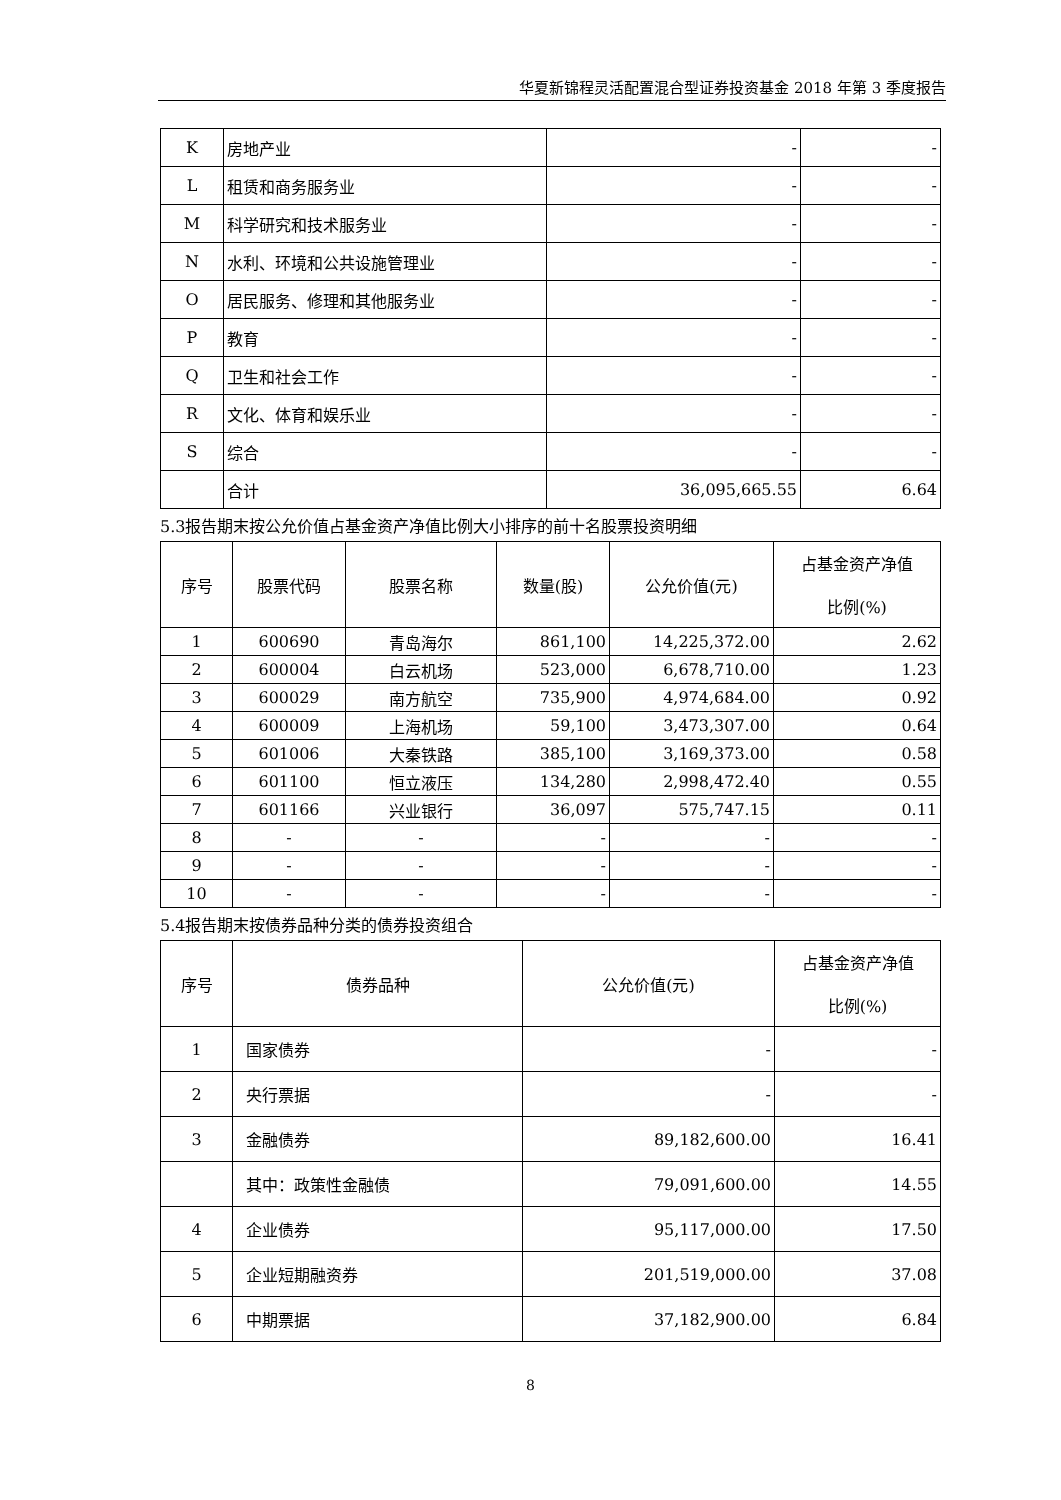华夏新锦程灵活配置混合型证券投资基金 2018 年第 3 季度报告
| K | 房地产业 | - | - |
| L | 租赁和商务服务业 | - | - |
| M | 科学研究和技术服务业 | - | - |
| N | 水利、环境和公共设施管理业 | - | - |
| O | 居民服务、修理和其他服务业 | - | - |
| P | 教育 | - | - |
| Q | 卫生和社会工作 | - | - |
| R | 文化、体育和娱乐业 | - | - |
| S | 综合 | - | - |
| | 合计 | 36,095,665.55 | 6.64 |
5.3报告期末按公允价值占基金资产净值比例大小排序的前十名股票投资明细
| 序号 | 股票代码 | 股票名称 | 数量(股) | 公允价值(元) | 占基金资产净值 比例(%) |
| --- | --- | --- | --- | --- | --- |
| 1 | 600690 | 青岛海尔 | 861,100 | 14,225,372.00 | 2.62 |
| 2 | 600004 | 白云机场 | 523,000 | 6,678,710.00 | 1.23 |
| 3 | 600029 | 南方航空 | 735,900 | 4,974,684.00 | 0.92 |
| 4 | 600009 | 上海机场 | 59,100 | 3,473,307.00 | 0.64 |
| 5 | 601006 | 大秦铁路 | 385,100 | 3,169,373.00 | 0.58 |
| 6 | 601100 | 恒立液压 | 134,280 | 2,998,472.40 | 0.55 |
| 7 | 601166 | 兴业银行 | 36,097 | 575,747.15 | 0.11 |
| 8 | - | - | - | - | - |
| 9 | - | - | - | - | - |
| 10 | - | - | - | - | - |
5.4报告期末按债券品种分类的债券投资组合
| 序号 | 债券品种 | 公允价值(元) | 占基金资产净值 比例(%) |
| --- | --- | --- | --- |
| 1 | 国家债券 | - | - |
| 2 | 央行票据 | - | - |
| 3 | 金融债券 | 89,182,600.00 | 16.41 |
| | 其中：政策性金融债 | 79,091,600.00 | 14.55 |
| 4 | 企业债券 | 95,117,000.00 | 17.50 |
| 5 | 企业短期融资券 | 201,519,000.00 | 37.08 |
| 6 | 中期票据 | 37,182,900.00 | 6.84 |
8